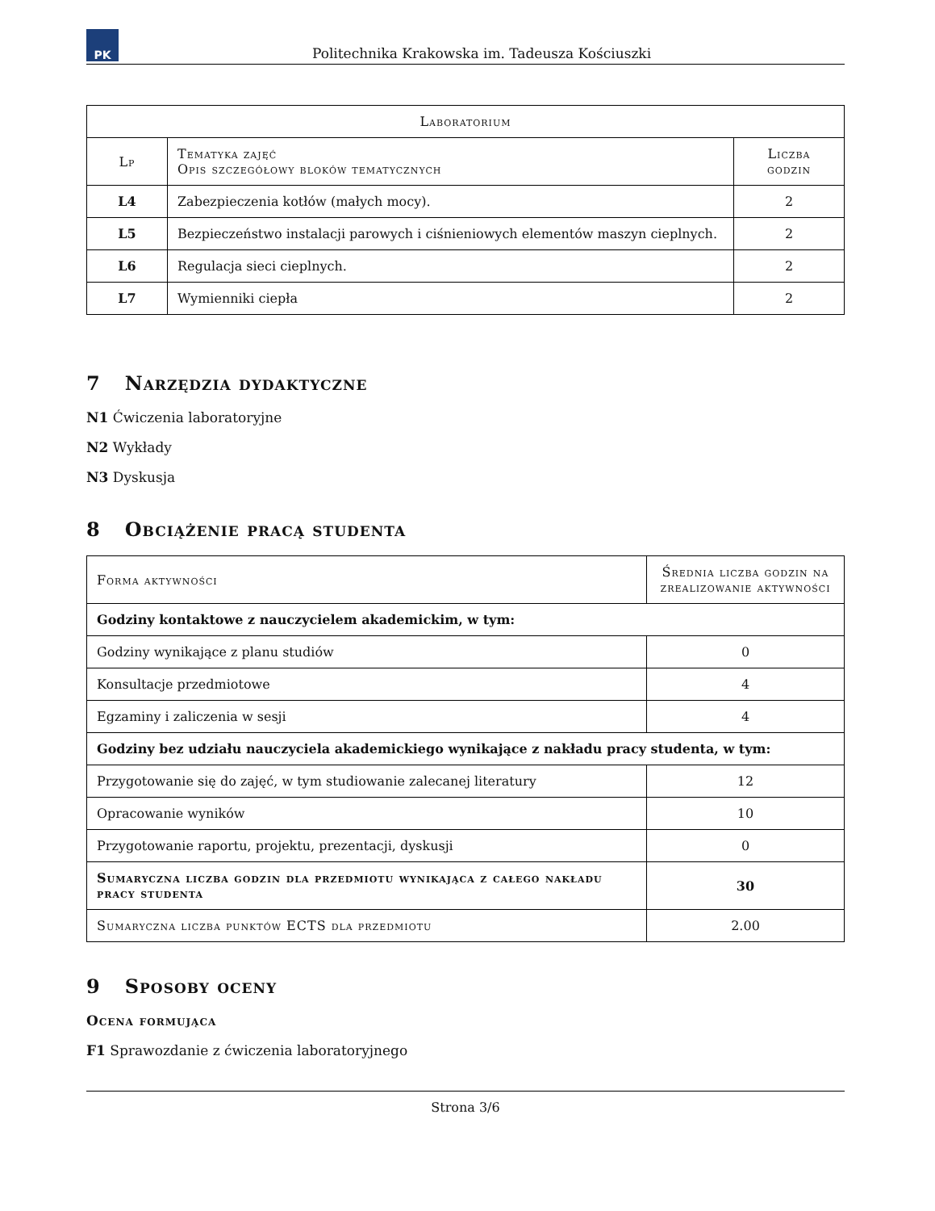PK
Politechnika Krakowska im. Tadeusza Kościuszki
| Laboratorium | | |
| --- | --- | --- |
| Lp | Tematyka zajęć Opis szczegółowy bloków tematycznych | Liczba godzin |
| L4 | Zabezpieczenia kotłów (małych mocy). | 2 |
| L5 | Bezpieczeństwo instalacji parowych i ciśnieniowych elementów maszyn cieplnych. | 2 |
| L6 | Regulacja sieci cieplnych. | 2 |
| L7 | Wymienniki ciepła | 2 |
7 Narzędzia dydaktyczne
N1 Ćwiczenia laboratoryjne
N2 Wykłady
N3 Dyskusja
8 Obciążenie pracą studenta
| Forma aktywności | Średnia liczba godzin na zrealizowanie aktywności |
| --- | --- |
| Godziny kontaktowe z nauczycielem akademickim, w tym: | |
| Godziny wynikające z planu studiów | 0 |
| Konsultacje przedmiotowe | 4 |
| Egzaminy i zaliczenia w sesji | 4 |
| Godziny bez udziału nauczyciela akademickiego wynikające z nakładu pracy studenta, w tym: | |
| Przygotowanie się do zajęć, w tym studiowanie zalecanej literatury | 12 |
| Opracowanie wyników | 10 |
| Przygotowanie raportu, projektu, prezentacji, dyskusji | 0 |
| Sumaryczna liczba godzin dla przedmiotu wynikająca z całego nakładu pracy studenta | 30 |
| Sumaryczna liczba punktów ECTS dla przedmiotu | 2.00 |
9 Sposoby oceny
Ocena formująca
F1 Sprawozdanie z ćwiczenia laboratoryjnego
Strona 3/6